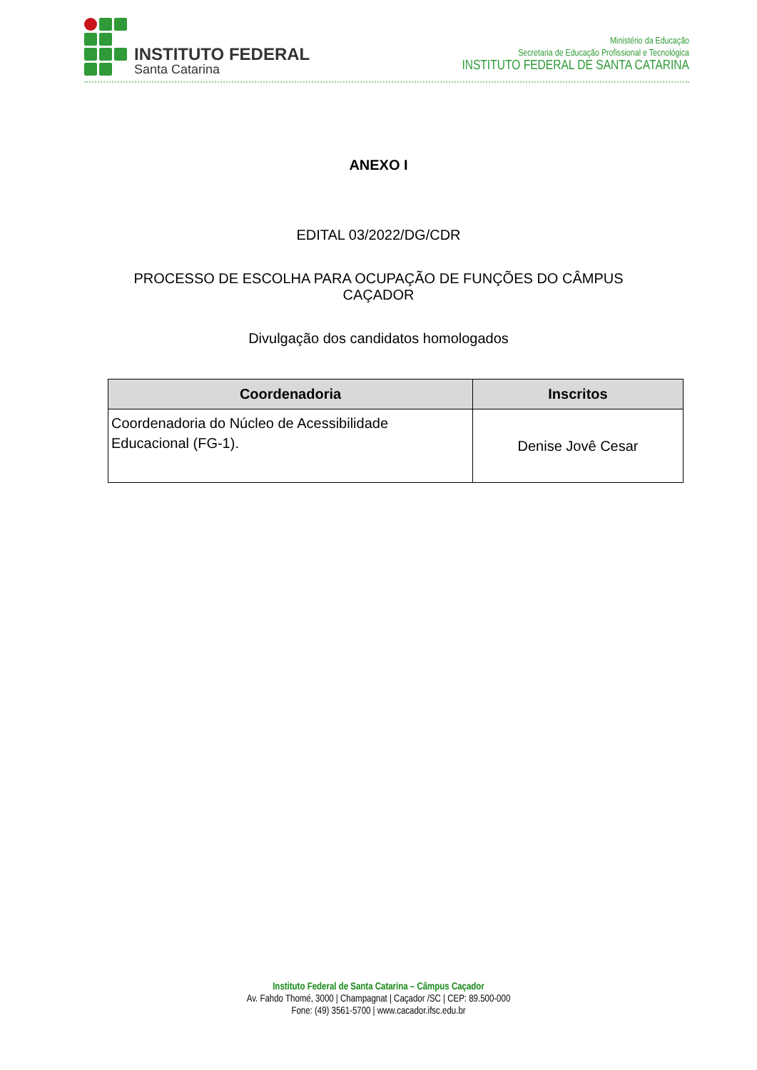INSTITUTO FEDERAL
Santa Catarina
Ministério da Educação
Secretaria de Educação Profissional e Tecnológica
INSTITUTO FEDERAL DE SANTA CATARINA
ANEXO I
EDITAL 03/2022/DG/CDR
PROCESSO DE ESCOLHA PARA OCUPAÇÃO DE FUNÇÕES DO CÂMPUS
CAÇADOR
Divulgação dos candidatos homologados
| Coordenadoria | Inscritos |
| --- | --- |
| Coordenadoria do Núcleo de Acessibilidade Educacional (FG-1). | Denise Jovê Cesar |
Instituto Federal de Santa Catarina – Câmpus Caçador
Av. Fahdo Thomé, 3000 | Champagnat | Caçador /SC | CEP: 89.500-000
Fone: (49) 3561-5700 | www.cacador.ifsc.edu.br